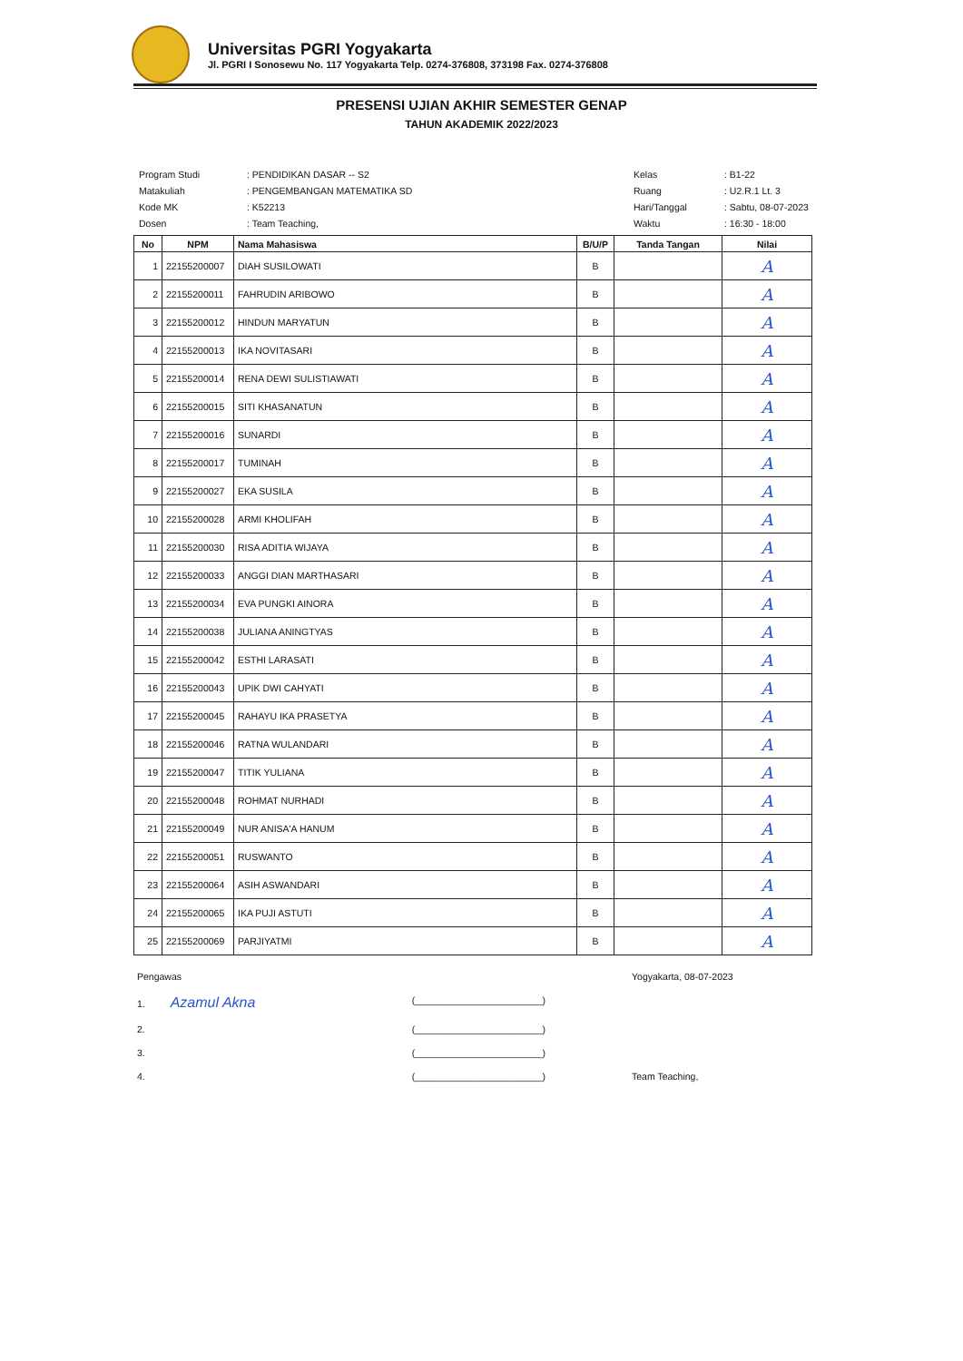Universitas PGRI Yogyakarta
Jl. PGRI I Sonosewu No. 117 Yogyakarta Telp. 0274-376808, 373198 Fax. 0274-376808
PRESENSI UJIAN AKHIR SEMESTER GENAP
TAHUN AKADEMIK 2022/2023
| Program Studi | : PENDIDIKAN DASAR -- S2 |
| Matakuliah | : PENGEMBANGAN MATEMATIKA SD |
| Kode MK | : K52213 |
| Dosen | : Team Teaching, |
| Kelas | : B1-22 |
| Ruang | : U2.R.1 Lt. 3 |
| Hari/Tanggal | : Sabtu, 08-07-2023 |
| Waktu | : 16:30 - 18:00 |
| No | NPM | Nama Mahasiswa | B/U/P | Tanda Tangan | Nilai |
| --- | --- | --- | --- | --- | --- |
| 1 | 22155200007 | DIAH SUSILOWATI | B | | A |
| 2 | 22155200011 | FAHRUDIN ARIBOWO | B | | A |
| 3 | 22155200012 | HINDUN MARYATUN | B | | A |
| 4 | 22155200013 | IKA NOVITASARI | B | | A |
| 5 | 22155200014 | RENA DEWI SULISTIAWATI | B | | A |
| 6 | 22155200015 | SITI KHASANATUN | B | | A |
| 7 | 22155200016 | SUNARDI | B | | A |
| 8 | 22155200017 | TUMINAH | B | | A |
| 9 | 22155200027 | EKA SUSILA | B | | A |
| 10 | 22155200028 | ARMI KHOLIFAH | B | | A |
| 11 | 22155200030 | RISA ADITIA WIJAYA | B | | A |
| 12 | 22155200033 | ANGGI DIAN MARTHASARI | B | | A |
| 13 | 22155200034 | EVA PUNGKI AINORA | B | | A |
| 14 | 22155200038 | JULIANA ANINGTYAS | B | | A |
| 15 | 22155200042 | ESTHI LARASATI | B | | A |
| 16 | 22155200043 | UPIK DWI CAHYATI | B | | A |
| 17 | 22155200045 | RAHAYU IKA PRASETYA | B | | A |
| 18 | 22155200046 | RATNA WULANDARI | B | | A |
| 19 | 22155200047 | TITIK YULIANA | B | | A |
| 20 | 22155200048 | ROHMAT NURHADI | B | | A |
| 21 | 22155200049 | NUR ANISA'A HANUM | B | | A |
| 22 | 22155200051 | RUSWANTO | B | | A |
| 23 | 22155200064 | ASIH ASWANDARI | B | | A |
| 24 | 22155200065 | IKA PUJI ASTUTI | B | | A |
| 25 | 22155200069 | PARJIYATMI | B | | A |
Pengawas
1. Azamul Akna (________________________)
2. (________________________)
3. (________________________)
4. (________________________)
Yogyakarta, 08-07-2023
Team Teaching,